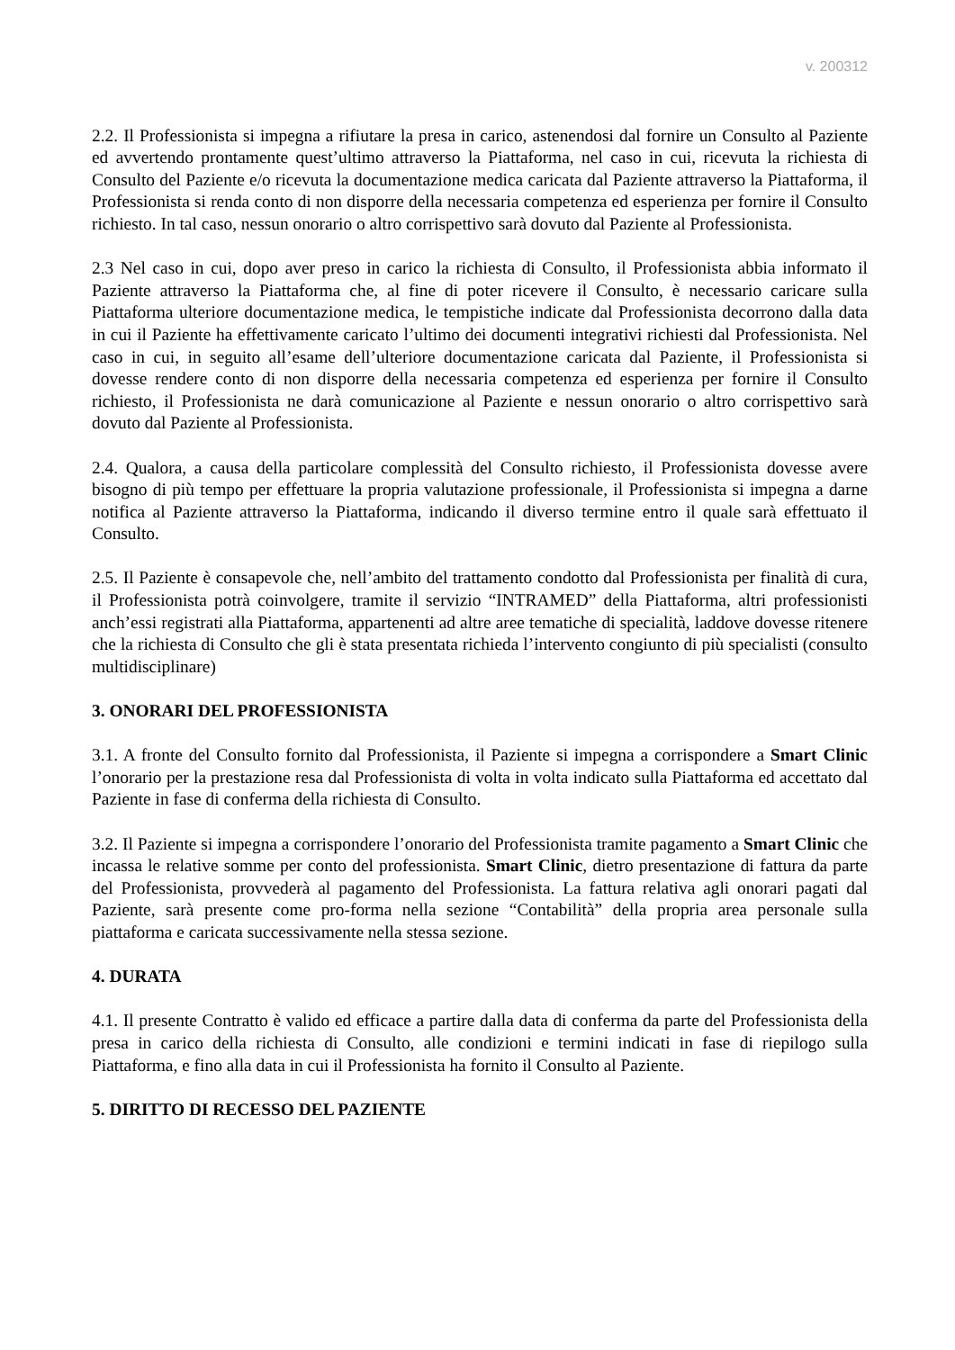v. 200312
2.2. Il Professionista si impegna a rifiutare la presa in carico, astenendosi dal fornire un Consulto al Paziente ed avvertendo prontamente quest’ultimo attraverso la Piattaforma, nel caso in cui, ricevuta la richiesta di Consulto del Paziente e/o ricevuta la documentazione medica caricata dal Paziente attraverso la Piattaforma, il Professionista si renda conto di non disporre della necessaria competenza ed esperienza per fornire il Consulto richiesto. In tal caso, nessun onorario o altro corrispettivo sarà dovuto dal Paziente al Professionista.
2.3 Nel caso in cui, dopo aver preso in carico la richiesta di Consulto, il Professionista abbia informato il Paziente attraverso la Piattaforma che, al fine di poter ricevere il Consulto, è necessario caricare sulla Piattaforma ulteriore documentazione medica, le tempistiche indicate dal Professionista decorrono dalla data in cui il Paziente ha effettivamente caricato l’ultimo dei documenti integrativi richiesti dal Professionista. Nel caso in cui, in seguito all’esame dell’ulteriore documentazione caricata dal Paziente, il Professionista si dovesse rendere conto di non disporre della necessaria competenza ed esperienza per fornire il Consulto richiesto, il Professionista ne darà comunicazione al Paziente e nessun onorario o altro corrispettivo sarà dovuto dal Paziente al Professionista.
2.4. Qualora, a causa della particolare complessità del Consulto richiesto, il Professionista dovesse avere bisogno di più tempo per effettuare la propria valutazione professionale, il Professionista si impegna a darne notifica al Paziente attraverso la Piattaforma, indicando il diverso termine entro il quale sarà effettuato il Consulto.
2.5. Il Paziente è consapevole che, nell’ambito del trattamento condotto dal Professionista per finalità di cura, il Professionista potrà coinvolgere, tramite il servizio “INTRAMED” della Piattaforma, altri professionisti anch’essi registrati alla Piattaforma, appartenenti ad altre aree tematiche di specialità, laddove dovesse ritenere che la richiesta di Consulto che gli è stata presentata richieda l’intervento congiunto di più specialisti (consulto multidisciplinare)
3. ONORARI DEL PROFESSIONISTA
3.1. A fronte del Consulto fornito dal Professionista, il Paziente si impegna a corrispondere a Smart Clinic l’onorario per la prestazione resa dal Professionista di volta in volta indicato sulla Piattaforma ed accettato dal Paziente in fase di conferma della richiesta di Consulto.
3.2. Il Paziente si impegna a corrispondere l’onorario del Professionista tramite pagamento a Smart Clinic che incassa le relative somme per conto del professionista. Smart Clinic, dietro presentazione di fattura da parte del Professionista, provvederà al pagamento del Professionista. La fattura relativa agli onorari pagati dal Paziente, sarà presente come pro-forma nella sezione “Contabilità” della propria area personale sulla piattaforma e caricata successivamente nella stessa sezione.
4. DURATA
4.1. Il presente Contratto è valido ed efficace a partire dalla data di conferma da parte del Professionista della presa in carico della richiesta di Consulto, alle condizioni e termini indicati in fase di riepilogo sulla Piattaforma, e fino alla data in cui il Professionista ha fornito il Consulto al Paziente.
5. DIRITTO DI RECESSO DEL PAZIENTE